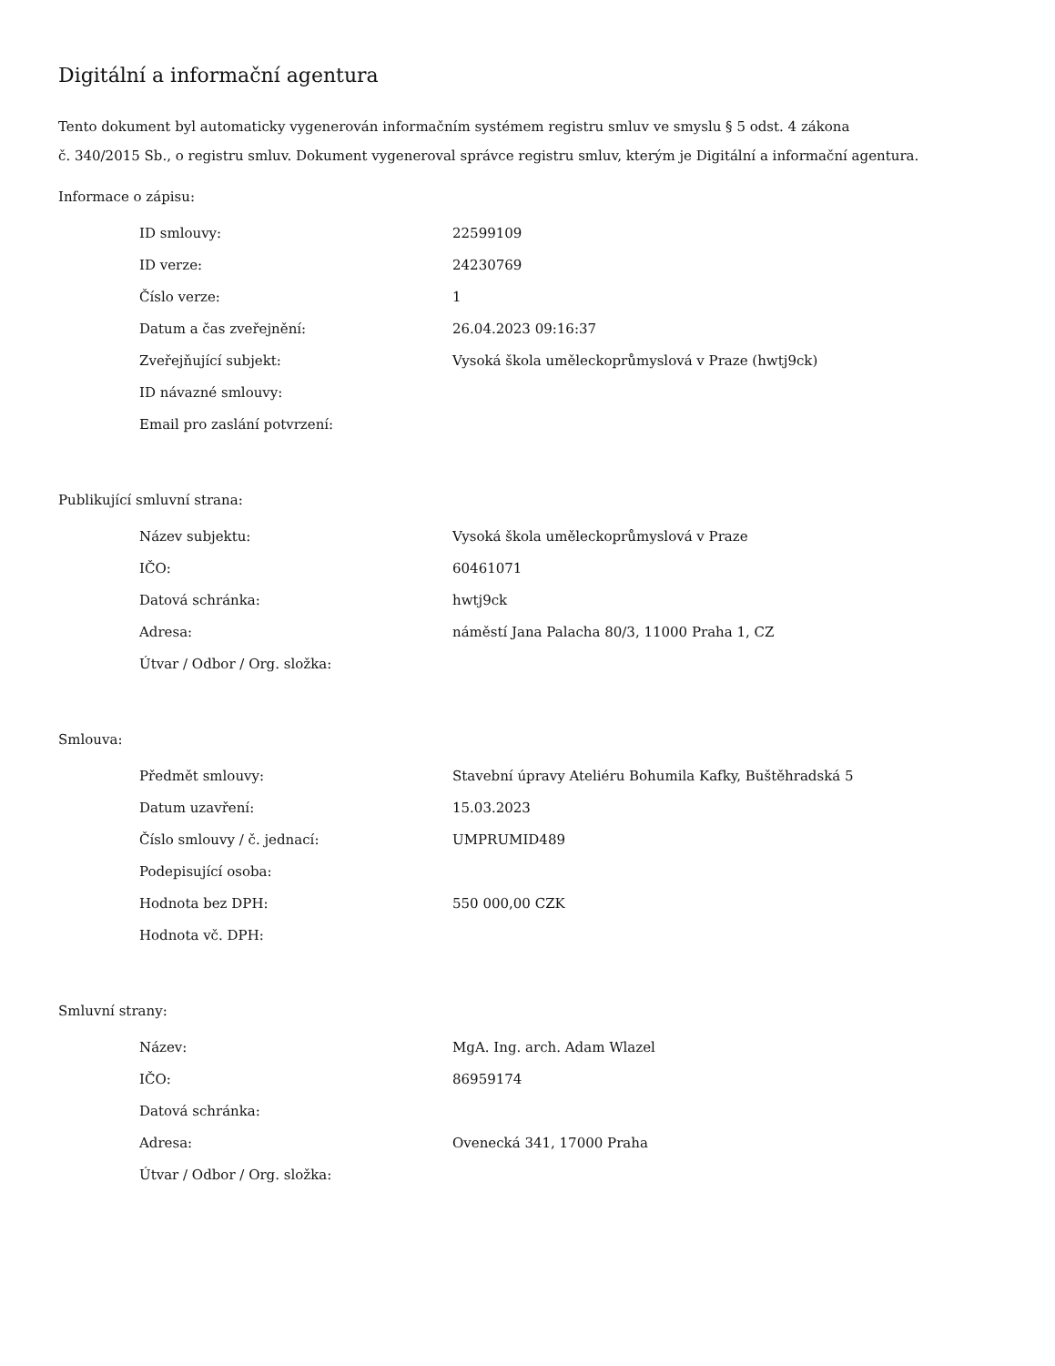Digitální a informační agentura
Tento dokument byl automaticky vygenerován informačním systémem registru smluv ve smyslu § 5 odst. 4 zákona
č. 340/2015 Sb., o registru smluv. Dokument vygeneroval správce registru smluv, kterým je Digitální a informační agentura.
Informace o zápisu:
| ID smlouvy: | 22599109 |
| ID verze: | 24230769 |
| Číslo verze: | 1 |
| Datum a čas zveřejnění: | 26.04.2023 09:16:37 |
| Zveřejňující subjekt: | Vysoká škola uměleckoprůmyslová v Praze (hwtj9ck) |
| ID návazné smlouvy: | |
| Email pro zaslání potvrzení: | |
Publikující smluvní strana:
| Název subjektu: | Vysoká škola uměleckoprůmyslová v Praze |
| IČO: | 60461071 |
| Datová schránka: | hwtj9ck |
| Adresa: | náměstí Jana Palacha 80/3, 11000 Praha 1, CZ |
| Útvar / Odbor / Org. složka: | |
Smlouva:
| Předmět smlouvy: | Stavební úpravy Ateliéru Bohumila Kafky, Buštěhradská 5 |
| Datum uzavření: | 15.03.2023 |
| Číslo smlouvy / č. jednací: | UMPRUMID489 |
| Podepisující osoba: | |
| Hodnota bez DPH: | 550 000,00 CZK |
| Hodnota vč. DPH: | |
Smluvní strany:
| Název: | MgA. Ing. arch. Adam Wlazel |
| IČO: | 86959174 |
| Datová schránka: | |
| Adresa: | Ovenecká 341, 17000 Praha |
| Útvar / Odbor / Org. složka: | |